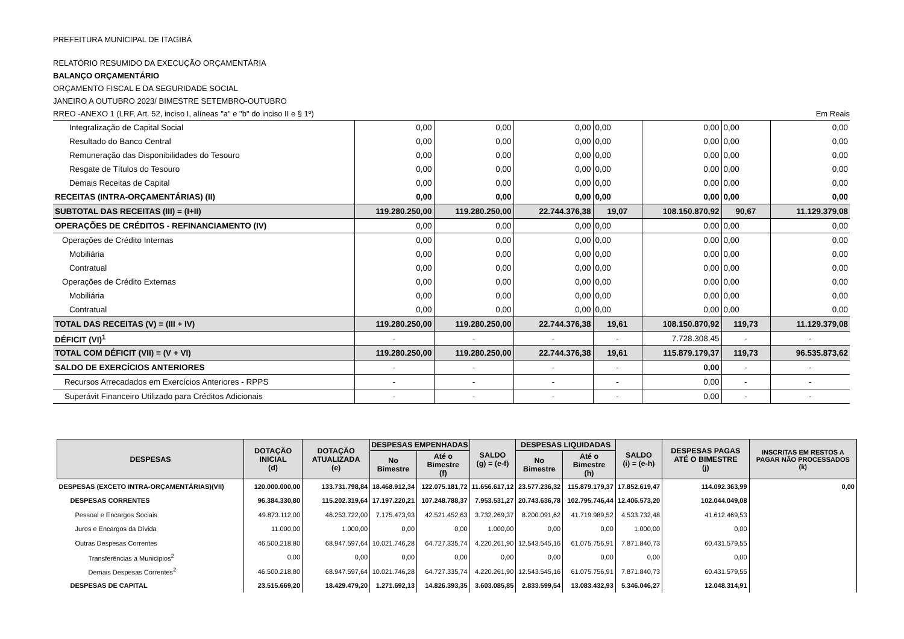PREFEITURA MUNICIPAL DE ITAGIBÁ
RELATÓRIO RESUMIDO DA EXECUÇÃO ORÇAMENTÁRIA
BALANÇO ORÇAMENTÁRIO
ORÇAMENTO FISCAL E DA SEGURIDADE SOCIAL
JANEIRO A OUTUBRO 2023/ BIMESTRE SETEMBRO-OUTUBRO
RREO -ANEXO 1 (LRF, Art. 52, inciso I, alíneas "a" e "b" do inciso II e § 1º) Em Reais
| Integralização de Capital Social | 0,00 | 0,00 | 0,00 | 0,00 | 0,00 | 0,00 | 0,00 |
| Resultado do Banco Central | 0,00 | 0,00 | 0,00 | 0,00 | 0,00 | 0,00 | 0,00 |
| Remuneração das Disponibilidades do Tesouro | 0,00 | 0,00 | 0,00 | 0,00 | 0,00 | 0,00 | 0,00 |
| Resgate de Títulos do Tesouro | 0,00 | 0,00 | 0,00 | 0,00 | 0,00 | 0,00 | 0,00 |
| Demais Receitas de Capital | 0,00 | 0,00 | 0,00 | 0,00 | 0,00 | 0,00 | 0,00 |
| RECEITAS (INTRA-ORÇAMENTÁRIAS) (II) | 0,00 | 0,00 | 0,00 | 0,00 | 0,00 | 0,00 | 0,00 |
| SUBTOTAL DAS RECEITAS (III) = (I+II) | 119.280.250,00 | 119.280.250,00 | 22.744.376,38 | 19,07 | 108.150.870,92 | 90,67 | 11.129.379,08 |
| OPERAÇÕES DE CRÉDITOS - REFINANCIAMENTO (IV) | 0,00 | 0,00 | 0,00 | 0,00 | 0,00 | 0,00 | 0,00 |
| Operações de Crédito Internas | 0,00 | 0,00 | 0,00 | 0,00 | 0,00 | 0,00 | 0,00 |
| Mobiliária | 0,00 | 0,00 | 0,00 | 0,00 | 0,00 | 0,00 | 0,00 |
| Contratual | 0,00 | 0,00 | 0,00 | 0,00 | 0,00 | 0,00 | 0,00 |
| Operações de Crédito Externas | 0,00 | 0,00 | 0,00 | 0,00 | 0,00 | 0,00 | 0,00 |
| Mobiliária | 0,00 | 0,00 | 0,00 | 0,00 | 0,00 | 0,00 | 0,00 |
| Contratual | 0,00 | 0,00 | 0,00 | 0,00 | 0,00 | 0,00 | 0,00 |
| TOTAL DAS RECEITAS (V) = (III + IV) | 119.280.250,00 | 119.280.250,00 | 22.744.376,38 | 19,61 | 108.150.870,92 | 119,73 | 11.129.379,08 |
| DÉFICIT (VI)<sup>1</sup> | - | - | - | - | 7.728.308,45 | - | - |
| TOTAL COM DÉFICIT (VII) = (V + VI) | 119.280.250,00 | 119.280.250,00 | 22.744.376,38 | 19,61 | 115.879.179,37 | 119,73 | 96.535.873,62 |
| SALDO DE EXERCÍCIOS ANTERIORES | - | - | - | - | 0,00 | - | - |
| Recursos Arrecadados em Exercícios Anteriores - RPPS | - | - | - | - | 0,00 | - | - |
| Superávit Financeiro Utilizado para Créditos Adicionais | - | - | - | - | 0,00 | - | - |
| DESPESAS | DOTAÇÃO INICIAL (d) | DOTAÇÃO ATUALIZADA (e) | DESPESAS EMPENHADAS | | SALDO (g) = (e-f) | DESPESAS LIQUIDADAS | | SALDO (i) = (e-h) | DESPESAS PAGAS ATÉ O BIMESTRE (j) | INSCRITAS EM RESTOS A PAGAR NÃO PROCESSADOS (k) |
| --- | --- | --- | --- | --- | --- | --- | --- | --- | --- | --- |
| | | | No Bimestre | Até o Bimestre (f) | | No Bimestre | Até o Bimestre (h) | | | |
| DESPESAS (EXCETO INTRA-ORÇAMENTÁRIAS)(VII) | 120.000.000,00 | 133.731.798,84 | 18.468.912,34 | 122.075.181,72 | 11.656.617,12 | 23.577.236,32 | 115.879.179,37 | 17.852.619,47 | 114.092.363,99 | 0,00 |
| DESPESAS CORRENTES | 96.384.330,80 | 115.202.319,64 | 17.197.220,21 | 107.248.788,37 | 7.953.531,27 | 20.743.636,78 | 102.795.746,44 | 12.406.573,20 | 102.044.049,08 | |
| Pessoal e Encargos Sociais | 49.873.112,00 | 46.253.722,00 | 7.175.473,93 | 42.521.452,63 | 3.732.269,37 | 8.200.091,62 | 41.719.989,52 | 4.533.732,48 | 41.612.469,53 | |
| Juros e Encargos da Dívida | 11.000,00 | 1.000,00 | 0,00 | 0,00 | 1.000,00 | 0,00 | 0,00 | 1.000,00 | 0,00 | |
| Outras Despesas Correntes | 46.500.218,80 | 68.947.597,64 | 10.021.746,28 | 64.727.335,74 | 4.220.261,90 | 12.543.545,16 | 61.075.756,91 | 7.871.840,73 | 60.431.579,55 | |
| Transferências a Municípios<sup>2</sup> | 0,00 | 0,00 | 0,00 | 0,00 | 0,00 | 0,00 | 0,00 | 0,00 | 0,00 | |
| Demais Despesas Correntes<sup>2</sup> | 46.500.218,80 | 68.947.597,64 | 10.021.746,28 | 64.727.335,74 | 4.220.261,90 | 12.543.545,16 | 61.075.756,91 | 7.871.840,73 | 60.431.579,55 | |
| DESPESAS DE CAPITAL | 23.515.669,20 | 18.429.479,20 | 1.271.692,13 | 14.826.393,35 | 3.603.085,85 | 2.833.599,54 | 13.083.432,93 | 5.346.046,27 | 12.048.314,91 | |